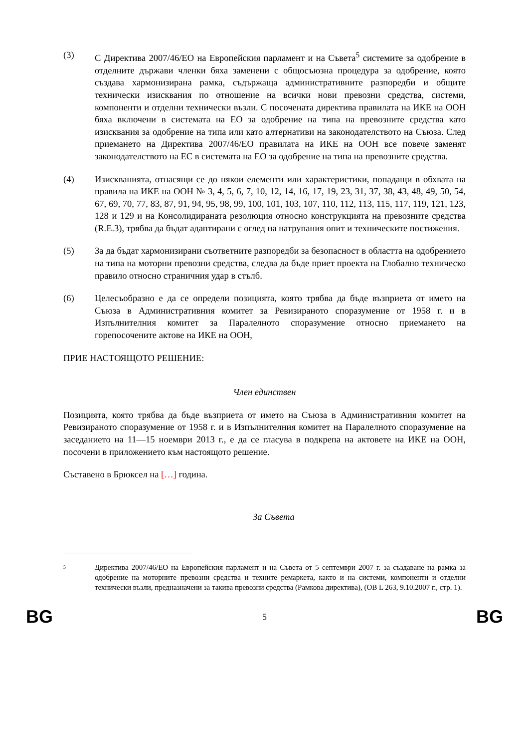(3) С Директива 2007/46/ЕО на Европейския парламент и на Съвета<sup>5</sup> системите за одобрение в отделните държави членки бяха заменени с общосъюзна процедура за одобрение, която създава хармонизирана рамка, съдържаща административните разпоредби и общите технически изисквания по отношение на всички нови превозни средства, системи, компоненти и отделни технически възли. С посочената директива правилата на ИКЕ на ООН бяха включени в системата на ЕО за одобрение на типа на превозните средства като изисквания за одобрение на типа или като алтернативи на законодателството на Съюза. След приемането на Директива 2007/46/ЕО правилата на ИКЕ на ООН все повече заменят законодателството на ЕС в системата на ЕО за одобрение на типа на превозните средства.
(4) Изискванията, отнасящи се до някои елементи или характеристики, попадащи в обхвата на правила на ИКЕ на ООН № 3, 4, 5, 6, 7, 10, 12, 14, 16, 17, 19, 23, 31, 37, 38, 43, 48, 49, 50, 54, 67, 69, 70, 77, 83, 87, 91, 94, 95, 98, 99, 100, 101, 103, 107, 110, 112, 113, 115, 117, 119, 121, 123, 128 и 129 и на Консолидираната резолюция относно конструкцията на превозните средства (R.E.3), трябва да бъдат адаптирани с оглед на натрупания опит и техническите постижения.
(5) За да бъдат хармонизирани съответните разпоредби за безопасност в областта на одобрението на типа на моторни превозни средства, следва да бъде приет проекта на Глобално техническо правило относно страничния удар в стълб.
(6) Целесъобразно е да се определи позицията, която трябва да бъде възприета от името на Съюза в Административния комитет за Ревизираното споразумение от 1958 г. и в Изпълнителния комитет за Паралелното споразумение относно приемането на горепосочените актове на ИКЕ на ООН,
ПРИЕ НАСТОЯЩОТО РЕШЕНИЕ:
Член единствен
Позицията, която трябва да бъде възприета от името на Съюза в Административния комитет на Ревизираното споразумение от 1958 г. и в Изпълнителния комитет на Паралелното споразумение на заседанието на 11—15 ноември 2013 г., е да се гласува в подкрепа на актовете на ИКЕ на ООН, посочени в приложението към настоящото решение.
Съставено в Брюксел на […] година.
За Съвета
5
Директива 2007/46/ЕО на Европейския парламент и на Съвета от 5 септември 2007 г. за създаване на рамка за одобрение на моторните превозни средства и техните ремаркета, както и на системи, компоненти и отделни технически възли, предназначени за такива превозни средства (Рамкова директива), (ОВ L 263, 9.10.2007 г., стр. 1).
BG 5 BG